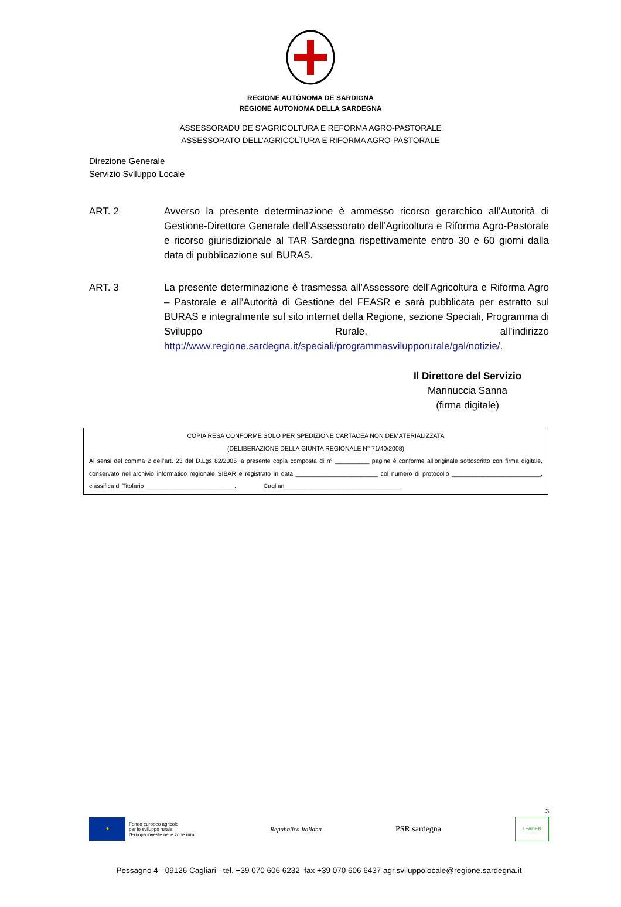REGIONE AUTÒNOMA DE SARDIGNA
REGIONE AUTONOMA DELLA SARDEGNA
ASSESSORADU DE S’AGRICOLTURA E REFORMA AGRO-PASTORALE
ASSESSORATO DELL’AGRICOLTURA E RIFORMA AGRO-PASTORALE
Direzione Generale
Servizio Sviluppo Locale
ART. 2 Avverso la presente determinazione è ammesso ricorso gerarchico all’Autorità di Gestione-Direttore Generale dell’Assessorato dell’Agricoltura e Riforma Agro-Pastorale e ricorso giurisdizionale al TAR Sardegna rispettivamente entro 30 e 60 giorni dalla data di pubblicazione sul BURAS.
ART. 3 La presente determinazione è trasmessa all’Assessore dell’Agricoltura e Riforma Agro – Pastorale e all’Autorità di Gestione del FEASR e sarà pubblicata per estratto sul BURAS e integralmente sul sito internet della Regione, sezione Speciali, Programma di Sviluppo Rurale, all’indirizzo http://www.regione.sardegna.it/speciali/programmasvilupporurale/gal/notizie/.
Il Direttore del Servizio
Marinuccia Sanna
(firma digitale)
COPIA RESA CONFORME SOLO PER SPEDIZIONE CARTACEA NON DEMATERIALIZZATA
(DELIBERAZIONE DELLA GIUNTA REGIONALE N° 71/40/2008)
Ai sensi del comma 2 dell’art. 23 del D.Lgs 82/2005 la presente copia composta di n° __________ pagine è conforme all’originale sottoscritto con firma digitale, conservato nell’archivio informatico regionale SIBAR e registrato in data ________________________ col numero di protocollo __________________________, classifica di Titolario __________________________. Cagliari__________________________________
3
★
Fondo europeo agricolo
per lo sviluppo rurale:
l'Europa investe nelle zone rurali
Repubblica Italiana
PSR sardegna
LEADER
Pessagno 4 - 09126 Cagliari - tel. +39 070 606 6232 fax +39 070 606 6437 agr.sviluppolocale@regione.sardegna.it